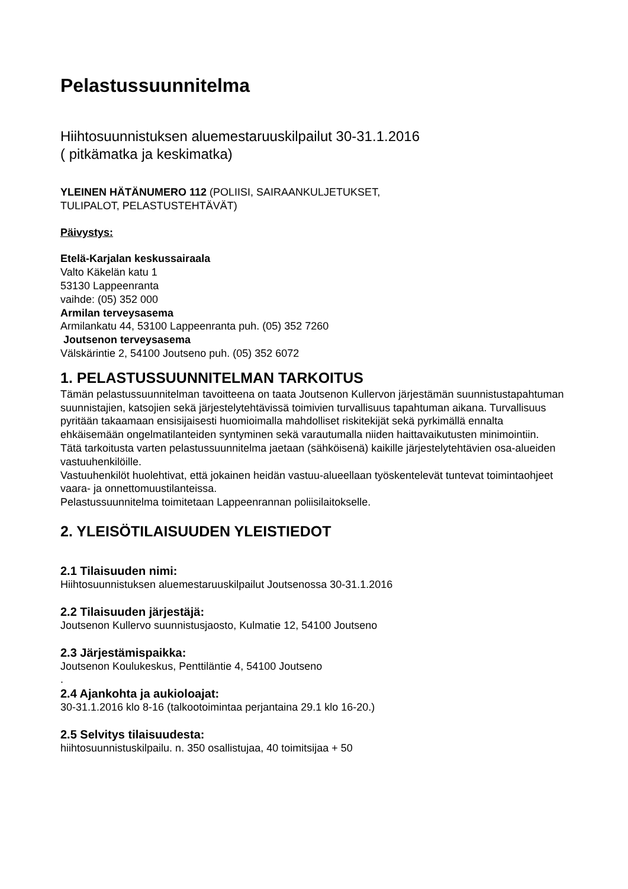Pelastussuunnitelma
Hiihtosuunnistuksen aluemestaruuskilpailut 30-31.1.2016
( pitkämatka ja keskimatka)
YLEINEN HÄTÄNUMERO 112 (POLIISI, SAIRAANKULJETUKSET,
TULIPALOT, PELASTUSTEHTÄVÄT)
Päivystys:
Etelä-Karjalan keskussairaala
Valto Käkelän katu 1
53130 Lappeenranta
vaihde: (05) 352 000
Armilan terveysasema
Armilankatu 44, 53100 Lappeenranta puh. (05) 352 7260
Joutsenon terveysasema
Välskärintie 2, 54100 Joutseno puh. (05) 352 6072
1. PELASTUSSUUNNITELMAN TARKOITUS
Tämän pelastussuunnitelman tavoitteena on taata Joutsenon Kullervon järjestämän suunnistustapahtuman suunnistajien, katsojien sekä järjestelytehtävissä toimivien turvallisuus tapahtuman aikana. Turvallisuus pyritään takaamaan ensisijaisesti huomioimalla mahdolliset riskitekijät sekä pyrkimällä ennalta ehkäisemään ongelmatilanteiden syntyminen sekä varautumalla niiden haittavaikutusten minimointiin.
Tätä tarkoitusta varten pelastussuunnitelma jaetaan (sähköisenä) kaikille järjestelytehtävien osa-alueiden vastuuhenkilöille.
Vastuuhenkilöt huolehtivat, että jokainen heidän vastuu-alueellaan työskentelevät tuntevat toimintaohjeet vaara- ja onnettomuustilanteissa.
Pelastussuunnitelma toimitetaan Lappeenrannan poliisilaitokselle.
2. YLEISÖTILAISUUDEN YLEISTIEDOT
2.1 Tilaisuuden nimi:
Hiihtosuunnistuksen aluemestaruuskilpailut Joutsenossa 30-31.1.2016
2.2 Tilaisuuden järjestäjä:
Joutsenon Kullervo suunnistusjaosto, Kulmatie 12, 54100 Joutseno
2.3 Järjestämispaikka:
Joutsenon Koulukeskus, Penttiläntie 4, 54100 Joutseno
.
2.4 Ajankohta ja aukioloajat:
30-31.1.2016 klo 8-16 (talkootoimintaa perjantaina 29.1 klo 16-20.)
2.5 Selvitys tilaisuudesta:
hiihtosuunnistuskilpailu. n. 350 osallistujaa, 40 toimitsijaa + 50